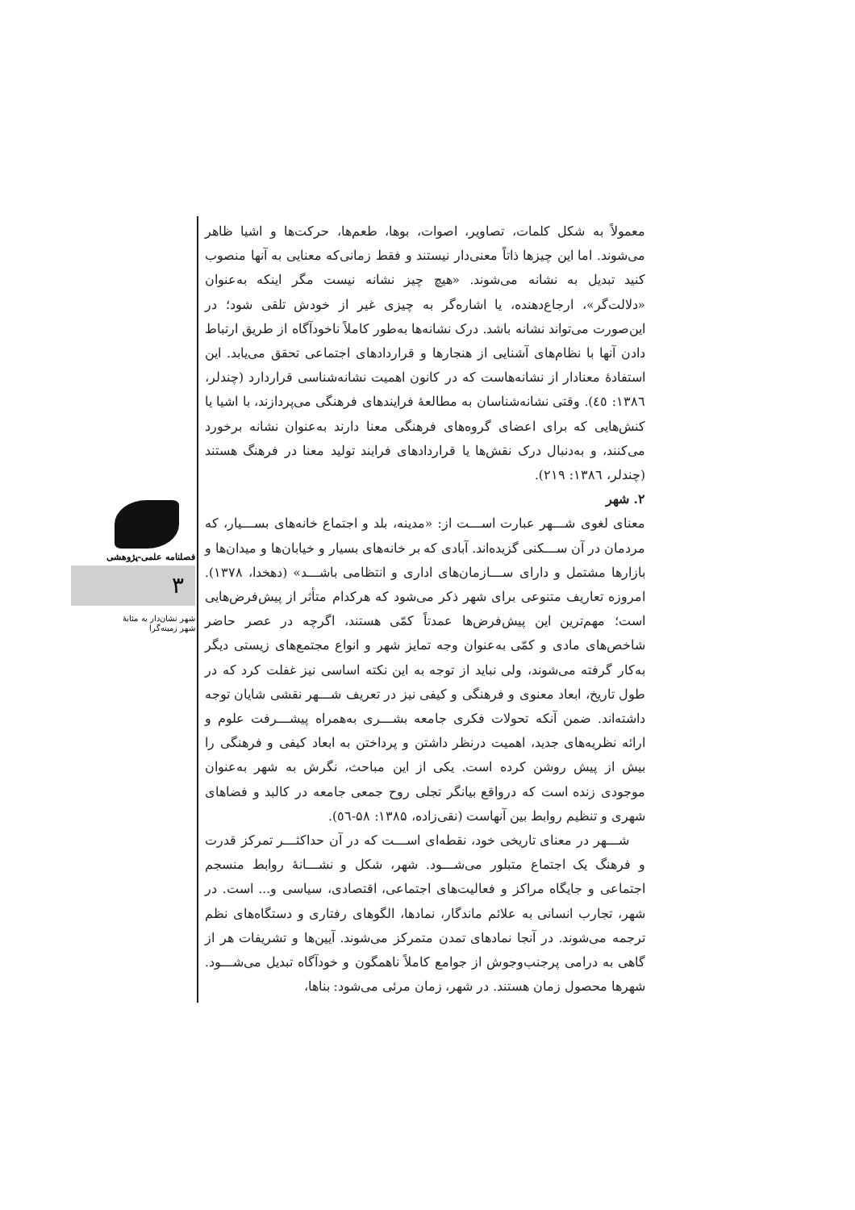معمولاً به شکل کلمات، تصاویر، اصوات، بوها، طعم‌ها، حرکت‌ها و اشیا ظاهر می‌شوند. اما این چیزها ذاتاً معنی‌دار نیستند و فقط زمانی‌که معنایی به آنها منصوب کنید تبدیل به نشانه می‌شوند. «هیچ چیز نشانه نیست مگر اینکه به‌عنوان «دلالت‌گر»، ارجاع‌دهنده، یا اشاره‌گر به چیزی غیر از خودش تلقی شود؛ در این‌صورت می‌تواند نشانه باشد. درک نشانه‌ها به‌طور کاملاً ناخودآگاه از طریق ارتباط دادن آنها با نظام‌های آشنایی از هنجارها و قراردادهای اجتماعی تحقق می‌یابد. این استفادهٔ معنادار از نشانه‌هاست که در کانون اهمیت نشانه‌شناسی قراردارد (چندلر، ۱۳۸٦: ٤٥). وقتی نشانه‌شناسان به مطالعهٔ فرایندهای فرهنگی می‌پردازند، با اشیا یا کنش‌هایی که برای اعضای گروه‌های فرهنگی معنا دارند به‌عنوان نشانه برخورد می‌کنند، و به‌دنبال درک نقش‌ها یا قراردادهای فرایند تولید معنا در فرهنگ هستند (چندلر، ۱۳۸٦: ۲۱۹).
۲. شهر
معنای لغوی شـــهر عبارت اســـت از: «مدینه، بلد و اجتماع خانه‌های بســـیار، که مردمان در آن ســـکنی گزیده‌اند. آبادی که بر خانه‌های بسیار و خیابان‌ها و میدان‌ها و بازارها مشتمل و دارای ســـازمان‌های اداری و انتظامی باشـــد» (دهخدا، ۱۳۷۸). امروزه تعاریف متنوعی برای شهر ذکر می‌شود که هرکدام متأثر از پیش‌فرض‌هایی است؛ مهم‌ترین این پیش‌فرض‌ها عمدتاً کمّی هستند، اگرچه در عصر حاضر شاخص‌های مادی و کمّی به‌عنوان وجه تمایز شهر و انواع مجتمع‌های زیستی دیگر به‌کار گرفته می‌شوند، ولی نباید از توجه به این نکته اساسی نیز غفلت کرد که در طول تاریخ، ابعاد معنوی و فرهنگی و کیفی نیز در تعریف شـــهر نقشی شایان توجه داشته‌اند. ضمن آنکه تحولات فکری جامعه بشـــری به‌همراه پیشـــرفت علوم و ارائه نظریه‌های جدید، اهمیت درنظر داشتن و پرداختن به ابعاد کیفی و فرهنگی را بیش از پیش روشن کرده است. یکی از این مباحث، نگرش به شهر به‌عنوان موجودی زنده است که درواقع بیانگر تجلی روح جمعی جامعه در کالبد و فضاهای شهری و تنظیم روابط بین آنهاست (نقی‌زاده، ۱۳۸۵: ۵۸-٥٦).
شـــهر در معنای تاریخی خود، نقطه‌ای اســـت که در آن حداکثـــر تمرکز قدرت و فرهنگ یک اجتماع متبلور می‌شـــود. شهر، شکل و نشـــانهٔ روابط منسجم اجتماعی و جایگاه مراکز و فعالیت‌های اجتماعی، اقتصادی، سیاسی و... است. در شهر، تجارب انسانی به علائم ماندگار، نمادها، الگوهای رفتاری و دستگاه‌های نظم ترجمه می‌شوند. در آنجا نمادهای تمدن متمرکز می‌شوند. آیین‌ها و تشریفات هر از گاهی به درامی پرجنب‌وجوش از جوامع کاملاً ناهمگون و خودآگاه تبدیل می‌شـــود. شهرها محصول زمان هستند. در شهر، زمان مرئی می‌شود: بناها،
فصلنامه علمی-پژوهشی
۳
شهر نشان‌دار به مثابهٔ
شهر زمینه‌گرا